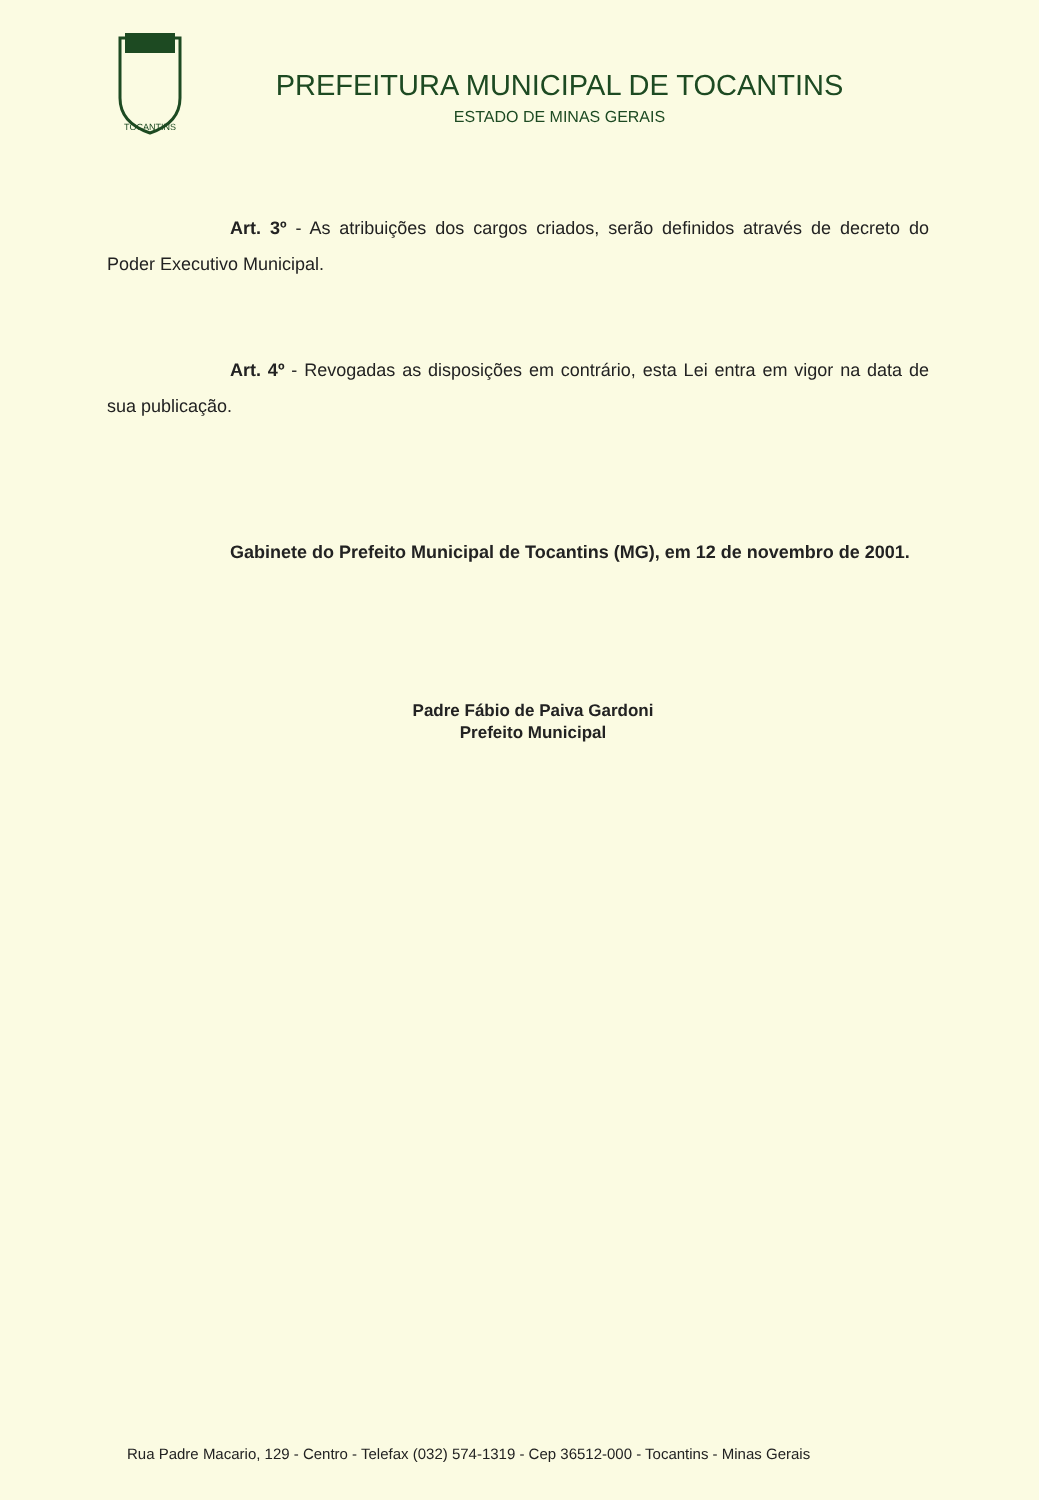TOCANTINS
PREFEITURA MUNICIPAL DE TOCANTINS
ESTADO DE MINAS GERAIS
Art. 3º - As atribuições dos cargos criados, serão definidos através de decreto do Poder Executivo Municipal.
Art. 4º - Revogadas as disposições em contrário, esta Lei entra em vigor na data de sua publicação.
Gabinete do Prefeito Municipal de Tocantins (MG), em 12 de novembro de 2001.
Padre Fábio de Paiva Gardoni
Prefeito Municipal
Rua Padre Macario, 129 - Centro - Telefax (032) 574-1319 - Cep 36512-000 - Tocantins - Minas Gerais